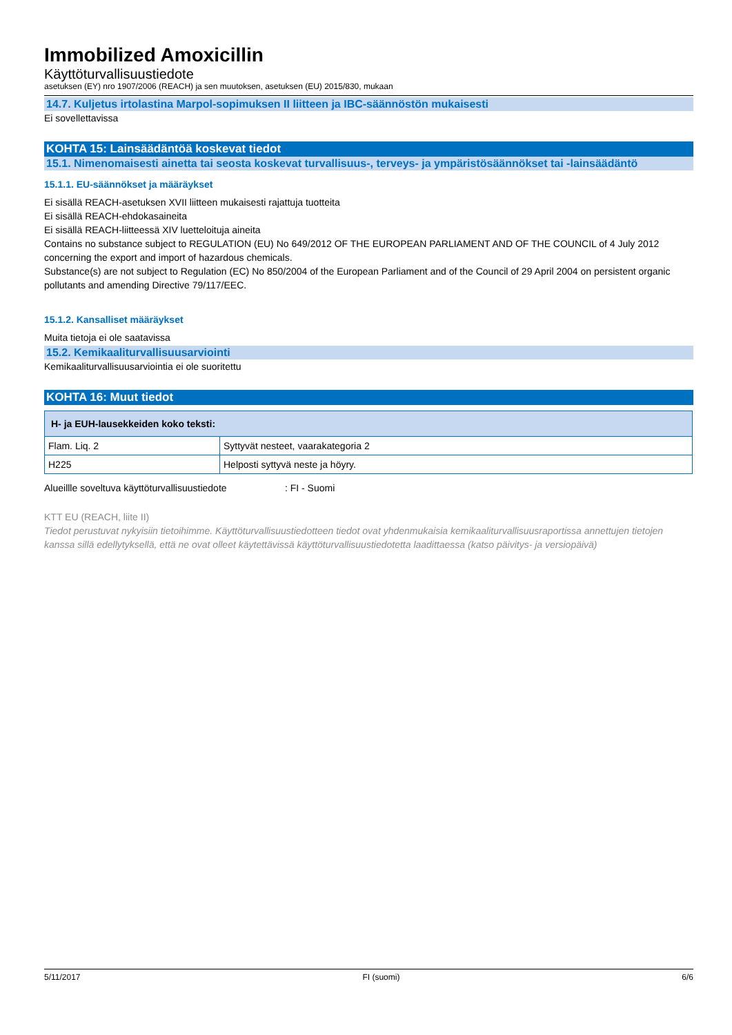Immobilized Amoxicillin
Käyttöturvallisuustiedote
asetuksen (EY) nro 1907/2006 (REACH) ja sen muutoksen, asetuksen (EU) 2015/830, mukaan
14.7. Kuljetus irtolastina Marpol-sopimuksen II liitteen ja IBC-säännöstön mukaisesti
Ei sovellettavissa
KOHTA 15: Lainsäädäntöä koskevat tiedot
15.1. Nimenomaisesti ainetta tai seosta koskevat turvallisuus-, terveys- ja ympäristösäännökset tai -lainsäädäntö
15.1.1. EU-säännökset ja määräykset
Ei sisällä REACH-asetuksen XVII liitteen mukaisesti rajattuja tuotteita
Ei sisällä REACH-ehdokasaineita
Ei sisällä REACH-liitteessä XIV luetteloituja aineita
Contains no substance subject to REGULATION (EU) No 649/2012 OF THE EUROPEAN PARLIAMENT AND OF THE COUNCIL of 4 July 2012 concerning the export and import of hazardous chemicals.
Substance(s) are not subject to Regulation (EC) No 850/2004 of the European Parliament and of the Council of 29 April 2004 on persistent organic pollutants and amending Directive 79/117/EEC.
15.1.2. Kansalliset määräykset
Muita tietoja ei ole saatavissa
15.2. Kemikaaliturvallisuusarviointi
Kemikaaliturvallisuusarviointia ei ole suoritettu
KOHTA 16: Muut tiedot
| H- ja EUH-lausekkeiden koko teksti: | |
| --- | --- |
| Flam. Liq. 2 | Syttyvät nesteet, vaarakategoria 2 |
| H225 | Helposti syttyvä neste ja höyry. |
Alueillle soveltuva käyttöturvallisuustiedote : FI - Suomi
KTT EU (REACH, liite II)
Tiedot perustuvat nykyisiin tietoihimme. Käyttöturvallisuustiedotteen tiedot ovat yhdenmukaisia kemikaaliturvallisuusraportissa annettujen tietojen kanssa sillä edellytyksellä, että ne ovat olleet käytettävissä käyttöturvallisuustiedotetta laadittaessa (katso päivitys- ja versiopäivä)
5/11/2017 FI (suomi) 6/6